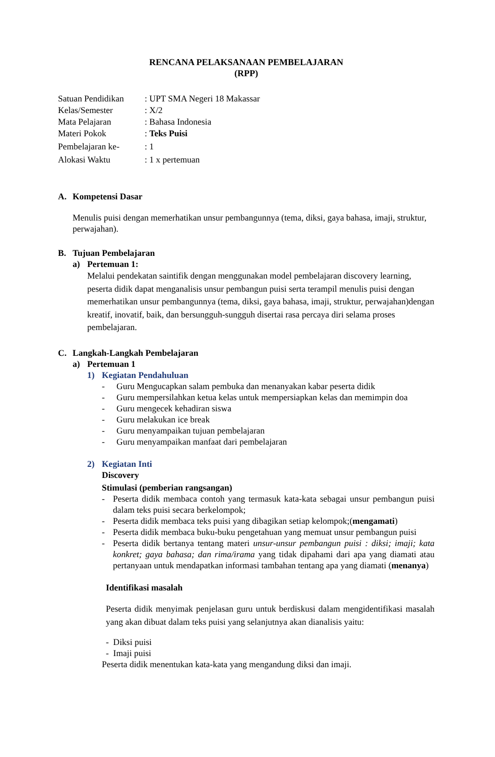RENCANA PELAKSANAAN PEMBELAJARAN
(RPP)
Satuan Pendidikan
: UPT SMA Negeri 18 Makassar
Kelas/Semester
: X/2
Mata Pelajaran
: Bahasa Indonesia
Materi Pokok
: Teks Puisi
Pembelajaran ke-
: 1
Alokasi Waktu
: 1 x pertemuan
A. Kompetensi Dasar
Menulis puisi dengan memerhatikan unsur pembangunnya (tema, diksi, gaya bahasa, imaji, struktur, perwajahan).
B. Tujuan Pembelajaran
a) Pertemuan 1:
Melalui pendekatan saintifik dengan menggunakan model pembelajaran discovery learning, peserta didik dapat menganalisis unsur pembangun puisi serta terampil menulis puisi dengan memerhatikan unsur pembangunnya (tema, diksi, gaya bahasa, imaji, struktur, perwajahan)dengan kreatif, inovatif, baik, dan bersungguh-sungguh disertai rasa percaya diri selama proses pembelajaran.
C. Langkah-Langkah Pembelajaran
a) Pertemuan 1
1) Kegiatan Pendahuluan
- Guru Mengucapkan salam pembuka dan menanyakan kabar peserta didik
- Guru mempersilahkan ketua kelas untuk mempersiapkan kelas dan memimpin doa
- Guru mengecek kehadiran siswa
- Guru melakukan ice break
- Guru menyampaikan tujuan pembelajaran
- Guru menyampaikan manfaat dari pembelajaran
2) Kegiatan Inti
Discovery
Stimulasi (pemberian rangsangan)
- Peserta didik membaca contoh yang termasuk kata-kata sebagai unsur pembangun puisi dalam teks puisi secara berkelompok;
- Peserta didik membaca teks puisi yang dibagikan setiap kelompok;(mengamati)
- Peserta didik membaca buku-buku pengetahuan yang memuat unsur pembangun puisi
- Peserta didik bertanya tentang materi unsur-unsur pembangun puisi : diksi; imaji; kata konkret; gaya bahasa; dan rima/irama yang tidak dipahami dari apa yang diamati atau pertanyaan untuk mendapatkan informasi tambahan tentang apa yang diamati (menanya)
Identifikasi masalah
Peserta didik menyimak penjelasan guru untuk berdiskusi dalam mengidentifikasi masalah yang akan dibuat dalam teks puisi yang selanjutnya akan dianalisis yaitu:
- Diksi puisi
- Imaji puisi
Peserta didik menentukan kata-kata yang mengandung diksi dan imaji.